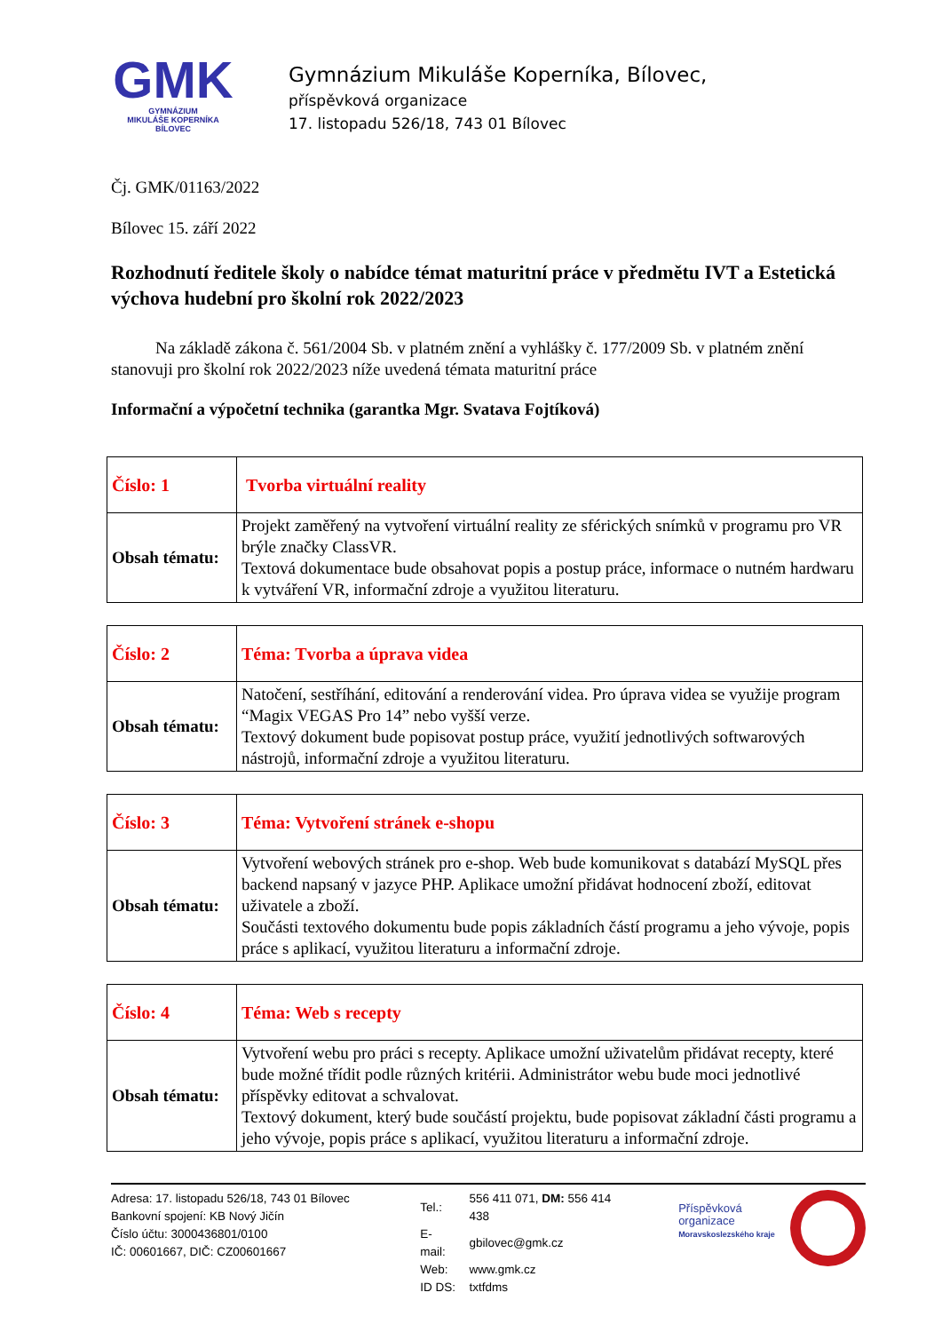GMK
GYMNÁZIUM
MIKULÁŠE KOPERNÍKA
BÍLOVEC
Gymnázium Mikuláše Koperníka, Bílovec,
příspěvková organizace
17. listopadu 526/18, 743 01 Bílovec
Čj. GMK/01163/2022
Bílovec 15. září 2022
Rozhodnutí ředitele školy o nabídce témat maturitní práce v předmětu IVT a Estetická výchova hudební pro školní rok 2022/2023
Na základě zákona č. 561/2004 Sb. v platném znění a vyhlášky č. 177/2009 Sb. v platném znění stanovuji pro školní rok 2022/2023 níže uvedená témata maturitní práce
Informační a výpočetní technika (garantka Mgr. Svatava Fojtíková)
| Číslo: 1 | Tvorba virtuální reality |
| Obsah tématu: | Projekt zaměřený na vytvoření virtuální reality ze sférických snímků v programu pro VR brýle značky ClassVR. Textová dokumentace bude obsahovat popis a postup práce, informace o nutném hardwaru k vytváření VR, informační zdroje a využitou literaturu. |
| Číslo: 2 | Téma: Tvorba a úprava videa |
| Obsah tématu: | Natočení, sestříhání, editování a renderování videa. Pro úprava videa se využije program “Magix VEGAS Pro 14” nebo vyšší verze. Textový dokument bude popisovat postup práce, využití jednotlivých softwarových nástrojů, informační zdroje a využitou literaturu. |
| Číslo: 3 | Téma: Vytvoření stránek e-shopu |
| Obsah tématu: | Vytvoření webových stránek pro e-shop. Web bude komunikovat s databází MySQL přes backend napsaný v jazyce PHP. Aplikace umožní přidávat hodnocení zboží, editovat uživatele a zboží. Součásti textového dokumentu bude popis základních částí programu a jeho vývoje, popis práce s aplikací, využitou literaturu a informační zdroje. |
| Číslo: 4 | Téma: Web s recepty |
| Obsah tématu: | Vytvoření webu pro práci s recepty. Aplikace umožní uživatelům přidávat recepty, které bude možné třídit podle různých kritérii. Administrátor webu bude moci jednotlivé příspěvky editovat a schvalovat. Textový dokument, který bude součástí projektu, bude popisovat základní části programu a jeho vývoje, popis práce s aplikací, využitou literaturu a informační zdroje. |
Adresa: 17. listopadu 526/18, 743 01 Bílovec
Bankovní spojení: KB Nový Jičín
Číslo účtu: 3000436801/0100
IČ: 00601667, DIČ: CZ00601667
| Tel.: | 556 411 071, DM: 556 414 438 |
| E-mail: | gbilovec@gmk.cz |
| Web: | www.gmk.cz |
| ID DS: | txtfdms |
Příspěvková organizace
Moravskoslezského kraje